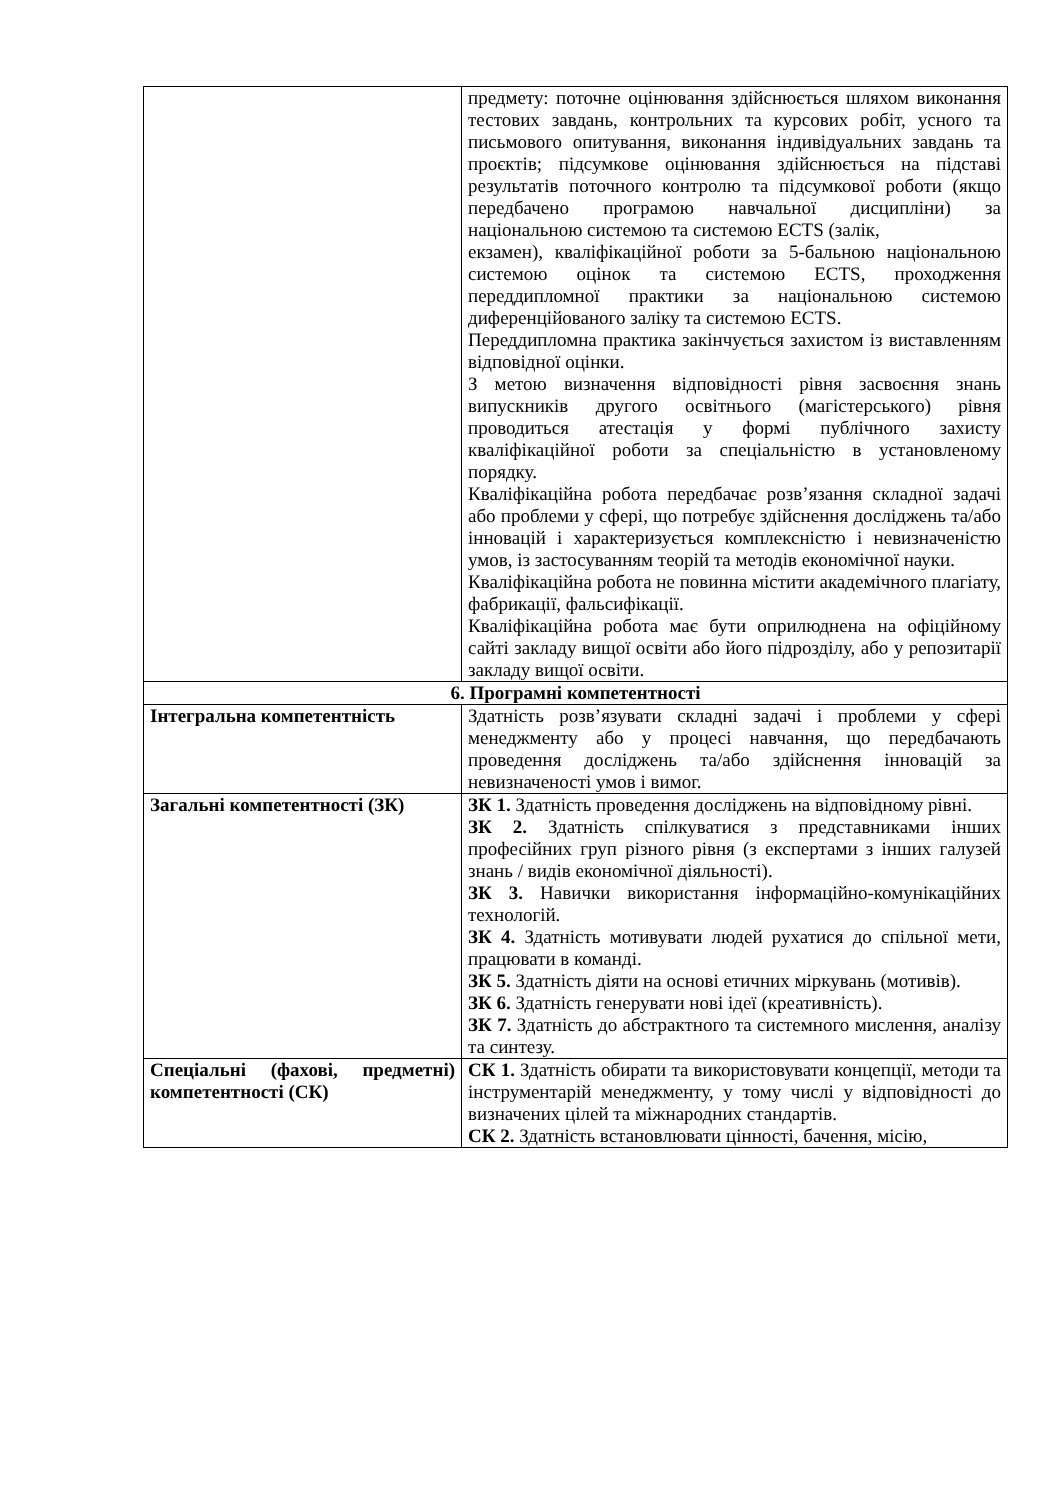| | предмету: поточне оцінювання здійснюється шляхом виконання тестових завдань, контрольних та курсових робіт, усного та письмового опитування, виконання індивідуальних завдань та проєктів; підсумкове оцінювання здійснюється на підставі результатів поточного контролю та підсумкової роботи (якщо передбачено програмою навчальної дисципліни) за національною системою та системою ECTS (залік, екзамен), кваліфікаційної роботи за 5-бальною національною системою оцінок та системою ECTS, проходження переддипломної практики за національною системою диференційованого заліку та системою ECTS. Переддипломна практика закінчується захистом із виставленням відповідної оцінки. З метою визначення відповідності рівня засвоєння знань випускників другого освітнього (магістерського) рівня проводиться атестація у формі публічного захисту кваліфікаційної роботи за спеціальністю в установленому порядку. Кваліфікаційна робота передбачає розв’язання складної задачі або проблеми у сфері, що потребує здійснення досліджень та/або інновацій і характеризується комплексністю і невизначеністю умов, із застосуванням теорій та методів економічної науки. Кваліфікаційна робота не повинна містити академічного плагіату, фабрикації, фальсифікації. Кваліфікаційна робота має бути оприлюднена на офіційному сайті закладу вищої освіти або його підрозділу, або у репозитарії закладу вищої освіти. |
| 6. Програмні компетентності | |
| Інтегральна компетентність | Здатність розв’язувати складні задачі і проблеми у сфері менеджменту або у процесі навчання, що передбачають проведення досліджень та/або здійснення інновацій за невизначеності умов і вимог. |
| Загальні компетентності (ЗК) | ЗК 1. Здатність проведення досліджень на відповідному рівні. ЗК 2. Здатність спілкуватися з представниками інших професійних груп різного рівня (з експертами з інших галузей знань / видів економічної діяльності). ЗК 3. Навички використання інформаційно-комунікаційних технологій. ЗК 4. Здатність мотивувати людей рухатися до спільної мети, працювати в команді. ЗК 5. Здатність діяти на основі етичних міркувань (мотивів). ЗК 6. Здатність генерувати нові ідеї (креативність). ЗК 7. Здатність до абстрактного та системного мислення, аналізу та синтезу. |
| Спеціальні (фахові, предметні) компетентності (СК) | СК 1. Здатність обирати та використовувати концепції, методи та інструментарій менеджменту, у тому числі у відповідності до визначених цілей та міжнародних стандартів. СК 2. Здатність встановлювати цінності, бачення, місію, |